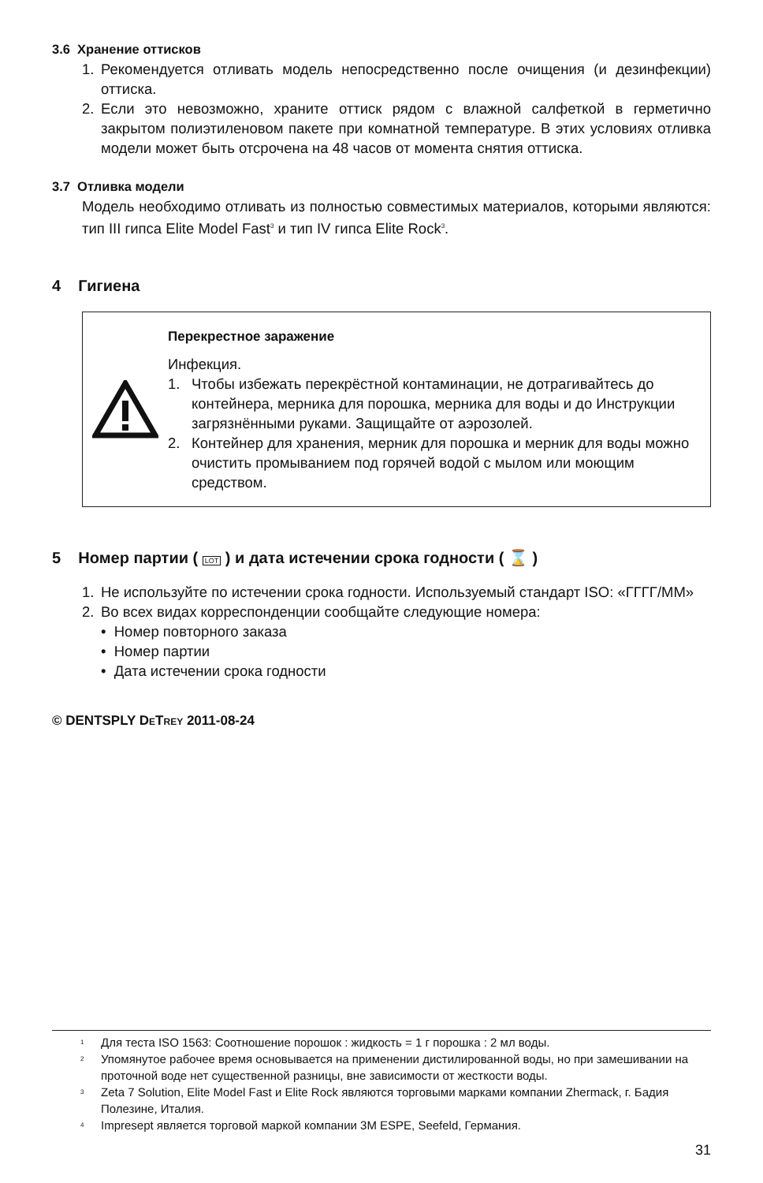3.6 Хранение оттисков
1. Рекомендуется отливать модель непосредственно после очищения (и дезинфекции) оттиска.
2. Если это невозможно, храните оттиск рядом с влажной салфеткой в герметично закрытом полиэтиленовом пакете при комнатной температуре. В этих условиях отливка модели может быть отсрочена на 48 часов от момента снятия оттиска.
3.7 Отливка модели
Модель необходимо отливать из полностью совместимых материалов, которыми являются: тип III гипса Elite Model Fast<sup>3</sup> и тип IV гипса Elite Rock<sup>3</sup>.
4 Гигиена
Перекрестное заражение
Инфекция.
1. Чтобы избежать перекрёстной контаминации, не дотрагивайтесь до контейнера, мерника для порошка, мерника для воды и до Инструкции загрязнёнными руками. Защищайте от аэрозолей.
2. Контейнер для хранения, мерник для порошка и мерник для воды можно очистить промыванием под горячей водой с мылом или моющим средством.
5 Номер партии ( LOT ) и дата истечении срока годности ( ⌛ )
1. Не используйте по истечении срока годности. Используемый стандарт ISO: «ГГГГ/ММ»
2. Во всех видах корреспонденции сообщайте следующие номера:
• Номер повторного заказа
• Номер партии
• Дата истечении срока годности
© DENTSPLY DETREY 2011-08-24
<sup>1</sup> Для теста ISO 1563: Соотношение порошок : жидкость = 1 г порошка : 2 мл воды.
<sup>2</sup> Упомянутое рабочее время основывается на применении дистилированной воды, но при замешивании на проточной воде нет существенной разницы, вне зависимости от жесткости воды.
<sup>3</sup> Zeta 7 Solution, Elite Model Fast и Elite Rock являются торговыми марками компании Zhermack, г. Бадия Полезине, Италия.
<sup>4</sup> Impresept является торговой маркой компании 3M ESPE, Seefeld, Германия.
31